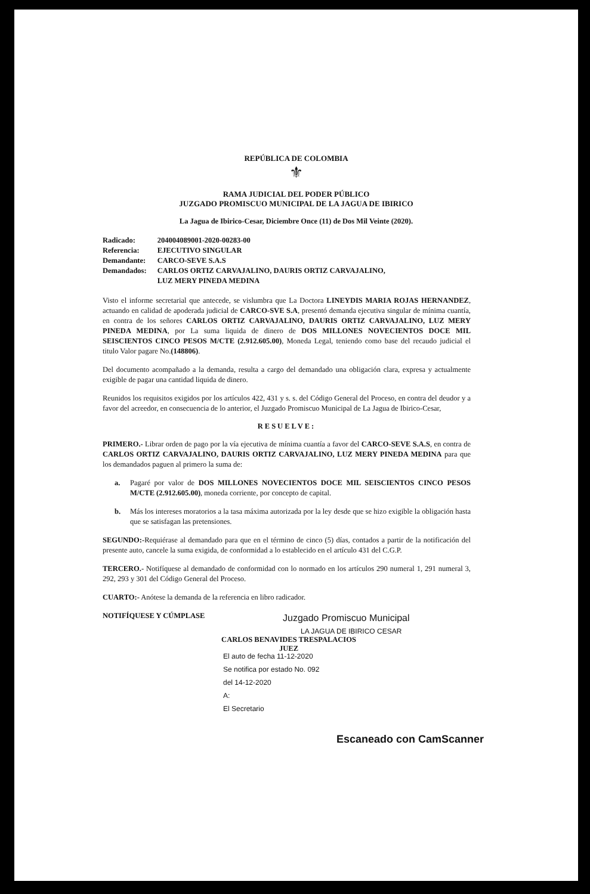REPÚBLICA DE COLOMBIA
⚜
RAMA JUDICIAL DEL PODER PÚBLICO
JUZGADO PROMISCUO MUNICIPAL DE LA JAGUA DE IBIRICO
La Jagua de Ibirico-Cesar, Diciembre Once (11) de Dos Mil Veinte (2020).
| Radicado: | 204004089001-2020-00283-00 |
| Referencia: | EJECUTIVO SINGULAR |
| Demandante: | CARCO-SEVE S.A.S |
| Demandados: | CARLOS ORTIZ CARVAJALINO, DAURIS ORTIZ CARVAJALINO, LUZ MERY PINEDA MEDINA |
Visto el informe secretarial que antecede, se vislumbra que La Doctora LINEYDIS MARIA ROJAS HERNANDEZ, actuando en calidad de apoderada judicial de CARCO-SVE S.A, presentó demanda ejecutiva singular de mínima cuantía, en contra de los señores CARLOS ORTIZ CARVAJALINO, DAURIS ORTIZ CARVAJALINO, LUZ MERY PINEDA MEDINA, por La suma liquida de dinero de DOS MILLONES NOVECIENTOS DOCE MIL SEISCIENTOS CINCO PESOS M/CTE (2.912.605.00), Moneda Legal, teniendo como base del recaudo judicial el titulo Valor pagare No.(148806).
Del documento acompañado a la demanda, resulta a cargo del demandado una obligación clara, expresa y actualmente exigible de pagar una cantidad liquida de dinero.
Reunidos los requisitos exigidos por los artículos 422, 431 y s. s. del Código General del Proceso, en contra del deudor y a favor del acreedor, en consecuencia de lo anterior, el Juzgado Promiscuo Municipal de La Jagua de Ibirico-Cesar,
RESUELVE:
PRIMERO.- Librar orden de pago por la vía ejecutiva de mínima cuantía a favor del CARCO-SEVE S.A.S, en contra de CARLOS ORTIZ CARVAJALINO, DAURIS ORTIZ CARVAJALINO, LUZ MERY PINEDA MEDINA para que los demandados paguen al primero la suma de:
a. Pagaré por valor de DOS MILLONES NOVECIENTOS DOCE MIL SEISCIENTOS CINCO PESOS M/CTE (2.912.605.00), moneda corriente, por concepto de capital.
b. Más los intereses moratorios a la tasa máxima autorizada por la ley desde que se hizo exigible la obligación hasta que se satisfagan las pretensiones.
SEGUNDO:-Requiérase al demandado para que en el término de cinco (5) días, contados a partir de la notificación del presente auto, cancele la suma exigida, de conformidad a lo establecido en el artículo 431 del C.G.P.
TERCERO.- Notifíquese al demandado de conformidad con lo normado en los artículos 290 numeral 1, 291 numeral 3, 292, 293 y 301 del Código General del Proceso.
CUARTO:- Anótese la demanda de la referencia en libro radicador.
NOTIFÍQUESE Y CÚMPLASE
CARLOS BENAVIDES TRESPALACIOS
JUEZ
Juzgado Promiscuo Municipal
LA JAGUA DE IBIRICO CESAR
El auto de fecha 11-12-2020
Se notifica por estado No. 092
del 14-12-2020
A:
El Secretario
Escaneado con CamScanner